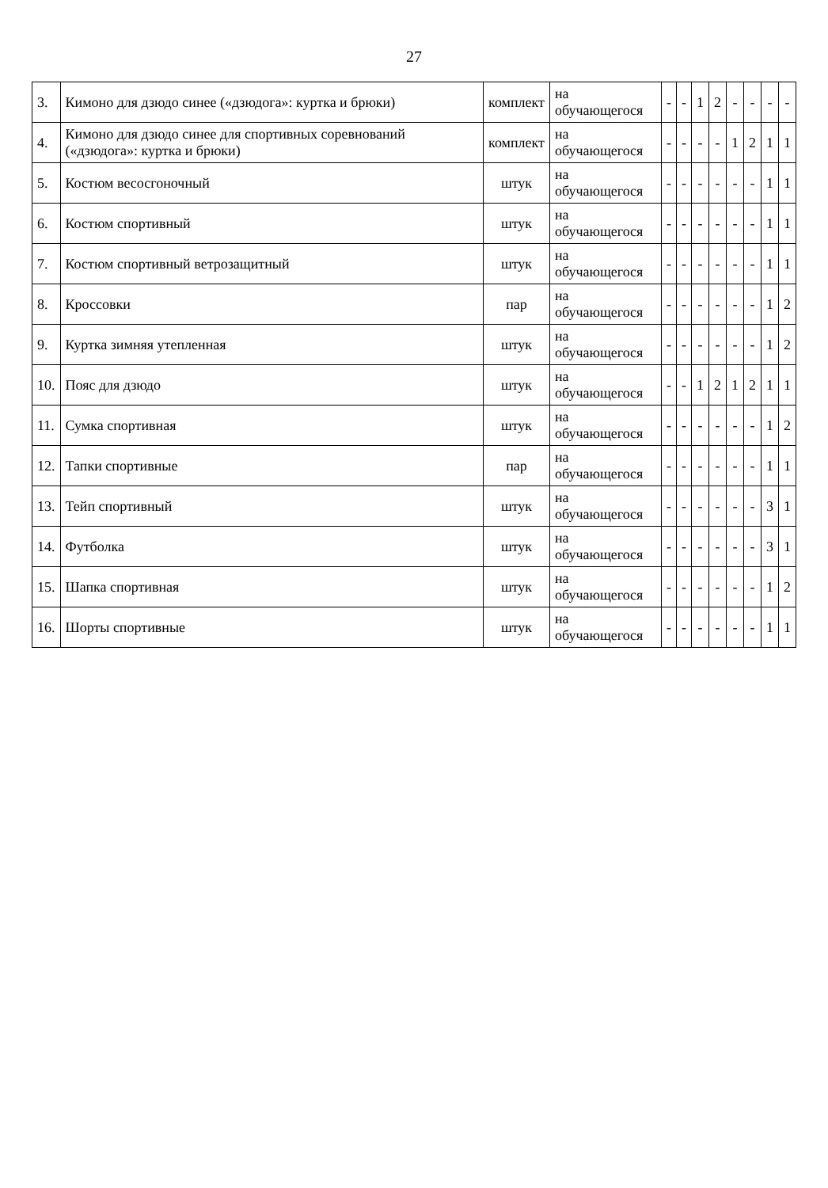27
| 3. | Кимоно для дзюдо синее («дзюдога»: куртка и брюки) | комплект | на обучающегося | - | - | 1 | 2 | - | - | - | - |
| 4. | Кимоно для дзюдо синее для спортивных соревнований («дзюдога»: куртка и брюки) | комплект | на обучающегося | - | - | - | - | 1 | 2 | 1 | 1 |
| 5. | Костюм весосгоночный | штук | на обучающегося | - | - | - | - | - | - | 1 | 1 |
| 6. | Костюм спортивный | штук | на обучающегося | - | - | - | - | - | - | 1 | 1 |
| 7. | Костюм спортивный ветрозащитный | штук | на обучающегося | - | - | - | - | - | - | 1 | 1 |
| 8. | Кроссовки | пар | на обучающегося | - | - | - | - | - | - | 1 | 2 |
| 9. | Куртка зимняя утепленная | штук | на обучающегося | - | - | - | - | - | - | 1 | 2 |
| 10. | Пояс для дзюдо | штук | на обучающегося | - | - | 1 | 2 | 1 | 2 | 1 | 1 |
| 11. | Сумка спортивная | штук | на обучающегося | - | - | - | - | - | - | 1 | 2 |
| 12. | Тапки спортивные | пар | на обучающегося | - | - | - | - | - | - | 1 | 1 |
| 13. | Тейп спортивный | штук | на обучающегося | - | - | - | - | - | - | 3 | 1 |
| 14. | Футболка | штук | на обучающегося | - | - | - | - | - | - | 3 | 1 |
| 15. | Шапка спортивная | штук | на обучающегося | - | - | - | - | - | - | 1 | 2 |
| 16. | Шорты спортивные | штук | на обучающегося | - | - | - | - | - | - | 1 | 1 |